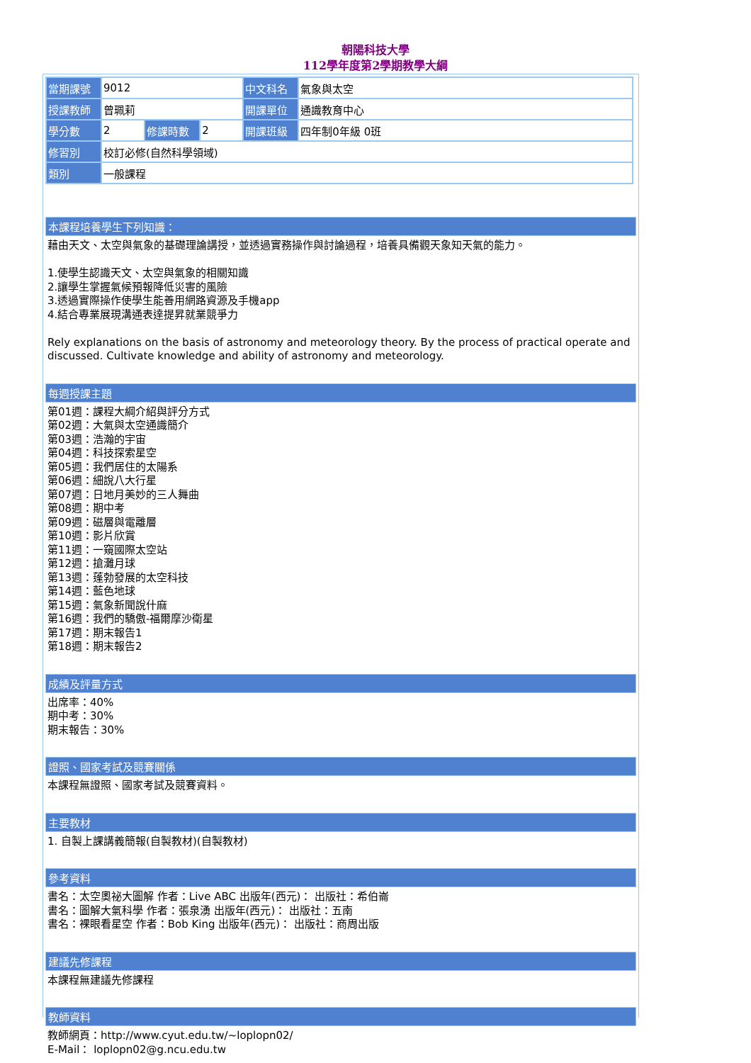朝陽科技大學
112學年度第2學期教學大綱
| 當期課號 | 9012 | | | 中文科名 | 氣象與太空 |
| 授課教師 | 曾珮莉 | | | 開課單位 | 通識教育中心 |
| 學分數 | 2 | 修課時數 | 2 | 開課班級 | 四年制0年級 0班 |
| 修習別 | 校訂必修(自然科學領域) | | | | |
| 類別 | 一般課程 | | | | |
本課程培養學生下列知識：
藉由天文、太空與氣象的基礎理論講授，並透過實務操作與討論過程，培養具備觀天象知天氣的能力。
1.使學生認識天文、太空與氣象的相關知識
2.讓學生掌握氣候預報降低災害的風險
3.透過實際操作使學生能善用網路資源及手機app
4.結合專業展現溝通表達提昇就業競爭力
Rely explanations on the basis of astronomy and meteorology theory. By the process of practical operate and discussed. Cultivate knowledge and ability of astronomy and meteorology.
每週授課主題
第01週：課程大綱介紹與評分方式
第02週：大氣與太空通識簡介
第03週：浩瀚的宇宙
第04週：科技探索星空
第05週：我們居住的太陽系
第06週：細說八大行星
第07週：日地月美妙的三人舞曲
第08週：期中考
第09週：磁層與電離層
第10週：影片欣賞
第11週：一窺國際太空站
第12週：搶灘月球
第13週：蓬勃發展的太空科技
第14週：藍色地球
第15週：氣象新聞說什麻
第16週：我們的驕傲-福爾摩沙衛星
第17週：期末報告1
第18週：期末報告2
成績及評量方式
出席率：40%
期中考：30%
期末報告：30%
證照、國家考試及競賽關係
本課程無證照、國家考試及競賽資料。
主要教材
1. 自製上課講義簡報(自製教材)(自製教材)
參考資料
書名：太空奧祕大圖解 作者：Live ABC 出版年(西元)： 出版社：希伯崙
書名：圖解大氣科學 作者：張泉湧 出版年(西元)： 出版社：五南
書名：裸眼看星空 作者：Bob King 出版年(西元)： 出版社：商周出版
建議先修課程
本課程無建議先修課程
教師資料
教師網頁：http://www.cyut.edu.tw/~loplopn02/
E-Mail： loplopn02@g.ncu.edu.tw